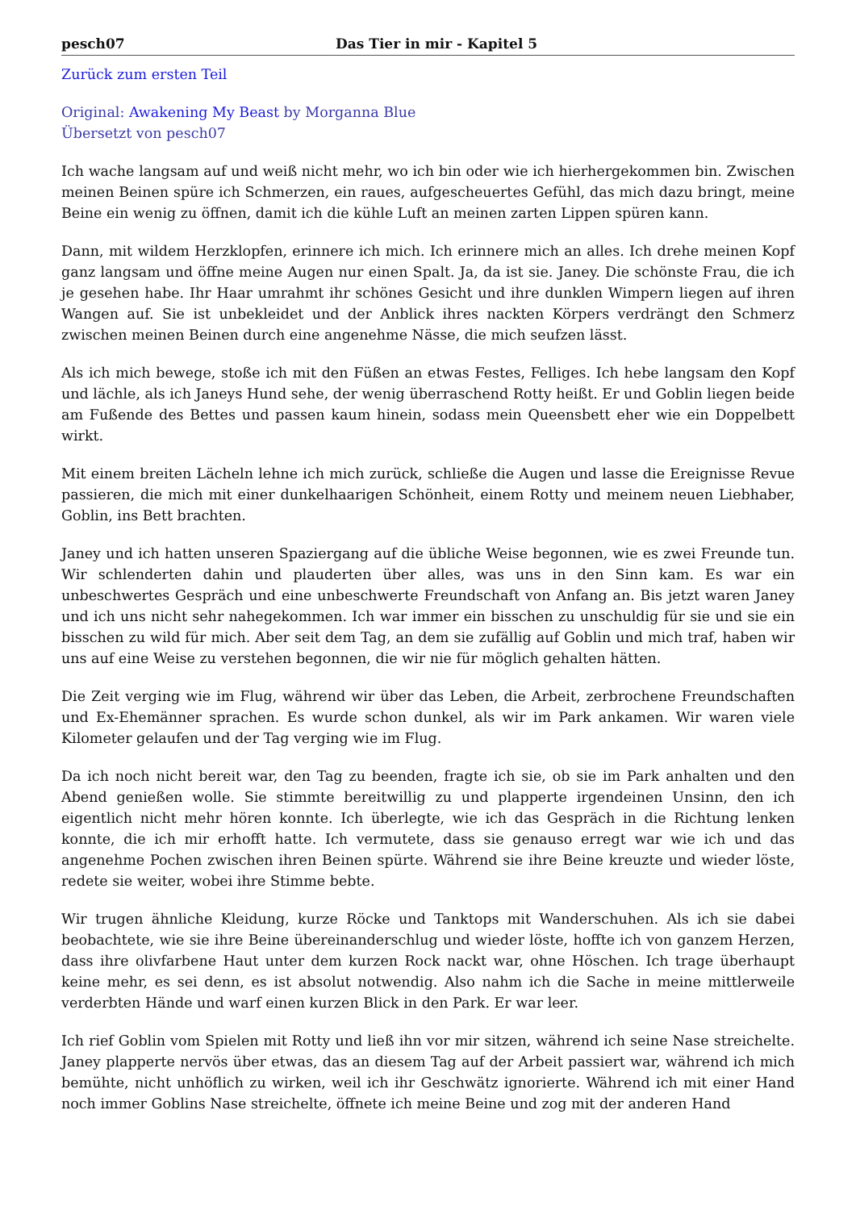pesch07 Das Tier in mir - Kapitel 5
Zurück zum ersten Teil
Original: Awakening My Beast by Morganna Blue
Übersetzt von pesch07
Ich wache langsam auf und weiß nicht mehr, wo ich bin oder wie ich hierhergekommen bin. Zwischen meinen Beinen spüre ich Schmerzen, ein raues, aufgescheuertes Gefühl, das mich dazu bringt, meine Beine ein wenig zu öffnen, damit ich die kühle Luft an meinen zarten Lippen spüren kann.
Dann, mit wildem Herzklopfen, erinnere ich mich. Ich erinnere mich an alles. Ich drehe meinen Kopf ganz langsam und öffne meine Augen nur einen Spalt. Ja, da ist sie. Janey. Die schönste Frau, die ich je gesehen habe. Ihr Haar umrahmt ihr schönes Gesicht und ihre dunklen Wimpern liegen auf ihren Wangen auf. Sie ist unbekleidet und der Anblick ihres nackten Körpers verdrängt den Schmerz zwischen meinen Beinen durch eine angenehme Nässe, die mich seufzen lässt.
Als ich mich bewege, stoße ich mit den Füßen an etwas Festes, Felliges. Ich hebe langsam den Kopf und lächle, als ich Janeys Hund sehe, der wenig überraschend Rotty heißt. Er und Goblin liegen beide am Fußende des Bettes und passen kaum hinein, sodass mein Queensbett eher wie ein Doppelbett wirkt.
Mit einem breiten Lächeln lehne ich mich zurück, schließe die Augen und lasse die Ereignisse Revue passieren, die mich mit einer dunkelhaarigen Schönheit, einem Rotty und meinem neuen Liebhaber, Goblin, ins Bett brachten.
Janey und ich hatten unseren Spaziergang auf die übliche Weise begonnen, wie es zwei Freunde tun. Wir schlenderten dahin und plauderten über alles, was uns in den Sinn kam. Es war ein unbeschwertes Gespräch und eine unbeschwerte Freundschaft von Anfang an. Bis jetzt waren Janey und ich uns nicht sehr nahegekommen. Ich war immer ein bisschen zu unschuldig für sie und sie ein bisschen zu wild für mich. Aber seit dem Tag, an dem sie zufällig auf Goblin und mich traf, haben wir uns auf eine Weise zu verstehen begonnen, die wir nie für möglich gehalten hätten.
Die Zeit verging wie im Flug, während wir über das Leben, die Arbeit, zerbrochene Freundschaften und Ex-Ehemänner sprachen. Es wurde schon dunkel, als wir im Park ankamen. Wir waren viele Kilometer gelaufen und der Tag verging wie im Flug.
Da ich noch nicht bereit war, den Tag zu beenden, fragte ich sie, ob sie im Park anhalten und den Abend genießen wolle. Sie stimmte bereitwillig zu und plapperte irgendeinen Unsinn, den ich eigentlich nicht mehr hören konnte. Ich überlegte, wie ich das Gespräch in die Richtung lenken konnte, die ich mir erhofft hatte. Ich vermutete, dass sie genauso erregt war wie ich und das angenehme Pochen zwischen ihren Beinen spürte. Während sie ihre Beine kreuzte und wieder löste, redete sie weiter, wobei ihre Stimme bebte.
Wir trugen ähnliche Kleidung, kurze Röcke und Tanktops mit Wanderschuhen. Als ich sie dabei beobachtete, wie sie ihre Beine übereinanderschlug und wieder löste, hoffte ich von ganzem Herzen, dass ihre olivfarbene Haut unter dem kurzen Rock nackt war, ohne Höschen. Ich trage überhaupt keine mehr, es sei denn, es ist absolut notwendig. Also nahm ich die Sache in meine mittlerweile verderbten Hände und warf einen kurzen Blick in den Park. Er war leer.
Ich rief Goblin vom Spielen mit Rotty und ließ ihn vor mir sitzen, während ich seine Nase streichelte. Janey plapperte nervös über etwas, das an diesem Tag auf der Arbeit passiert war, während ich mich bemühte, nicht unhöflich zu wirken, weil ich ihr Geschwätz ignorierte. Während ich mit einer Hand noch immer Goblins Nase streichelte, öffnete ich meine Beine und zog mit der anderen Hand